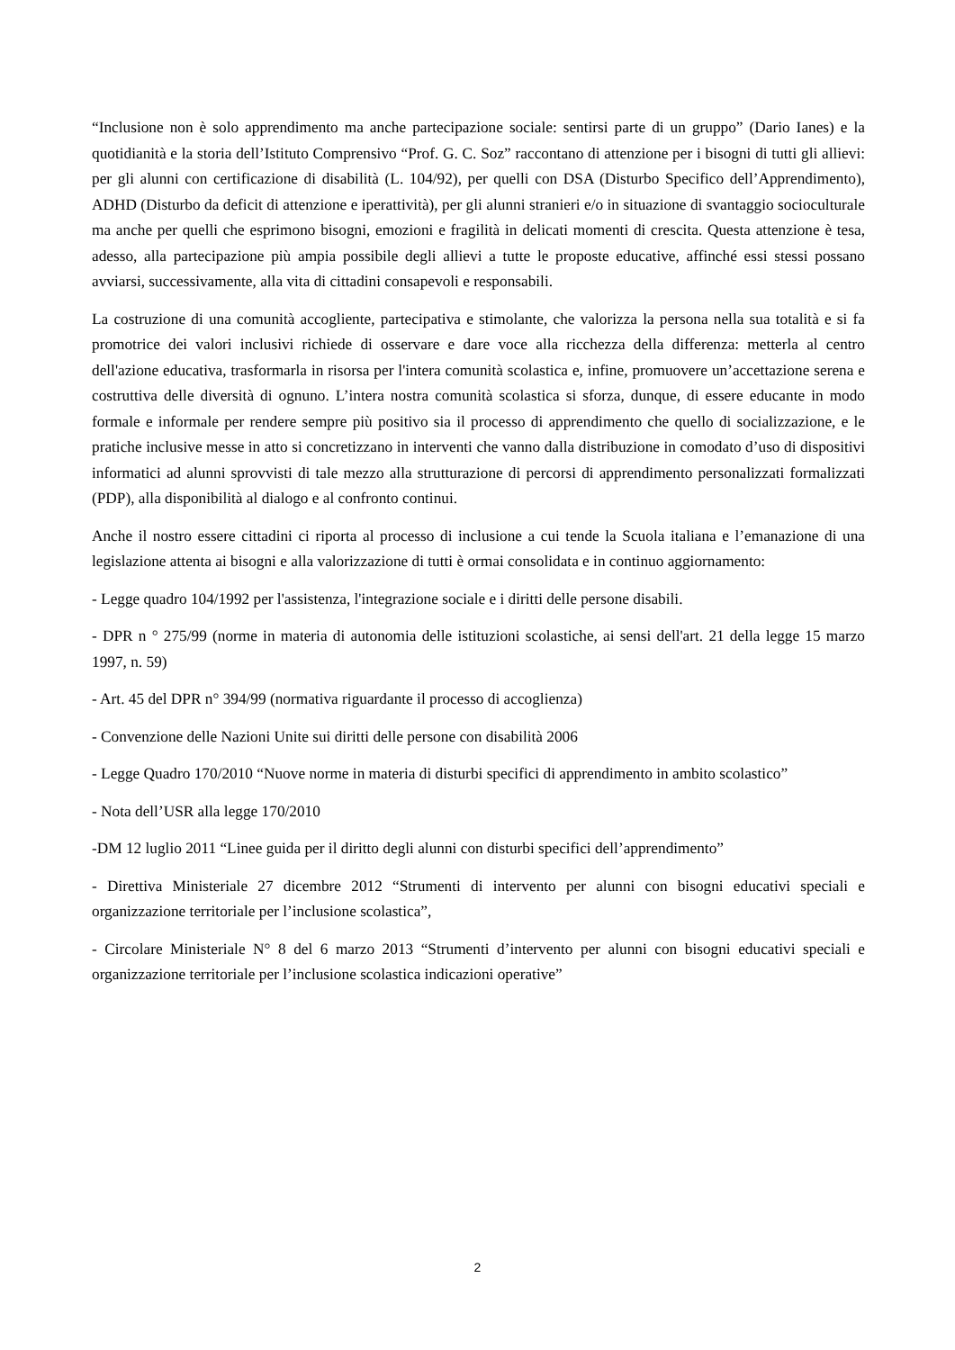“Inclusione non è solo apprendimento ma anche partecipazione sociale: sentirsi parte di un gruppo” (Dario Ianes) e la quotidianità e la storia dell’Istituto Comprensivo “Prof. G. C. Soz” raccontano di attenzione per i bisogni di tutti gli allievi: per gli alunni con certificazione di disabilità (L. 104/92), per quelli con DSA (Disturbo Specifico dell’Apprendimento), ADHD (Disturbo da deficit di attenzione e iperattività), per gli alunni stranieri e/o in situazione di svantaggio socioculturale ma anche per quelli che esprimono bisogni, emozioni e fragilità in delicati momenti di crescita. Questa attenzione è tesa, adesso, alla partecipazione più ampia possibile degli allievi a tutte le proposte educative, affinché essi stessi possano avviarsi, successivamente, alla vita di cittadini consapevoli e responsabili.
La costruzione di una comunità accogliente, partecipativa e stimolante, che valorizza la persona nella sua totalità e si fa promotrice dei valori inclusivi richiede di osservare e dare voce alla ricchezza della differenza: metterla al centro dell'azione educativa, trasformarla in risorsa per l'intera comunità scolastica e, infine, promuovere un’accettazione serena e costruttiva delle diversità di ognuno. L’intera nostra comunità scolastica si sforza, dunque, di essere educante in modo formale e informale per rendere sempre più positivo sia il processo di apprendimento che quello di socializzazione, e le pratiche inclusive messe in atto si concretizzano in interventi che vanno dalla distribuzione in comodato d’uso di dispositivi informatici ad alunni sprovvisti di tale mezzo alla strutturazione di percorsi di apprendimento personalizzati formalizzati (PDP), alla disponibilità al dialogo e al confronto continui.
Anche il nostro essere cittadini ci riporta al processo di inclusione a cui tende la Scuola italiana e l’emanazione di una legislazione attenta ai bisogni e alla valorizzazione di tutti è ormai consolidata e in continuo aggiornamento:
- Legge quadro 104/1992 per l'assistenza, l'integrazione sociale e i diritti delle persone disabili.
- DPR n ° 275/99 (norme in materia di autonomia delle istituzioni scolastiche, ai sensi dell'art. 21 della legge 15 marzo 1997, n. 59)
- Art. 45 del DPR n° 394/99 (normativa riguardante il processo di accoglienza)
- Convenzione delle Nazioni Unite sui diritti delle persone con disabilità 2006
- Legge Quadro 170/2010 “Nuove norme in materia di disturbi specifici di apprendimento in ambito scolastico”
- Nota dell’USR alla legge 170/2010
-DM 12 luglio 2011 “Linee guida per il diritto degli alunni con disturbi specifici dell’apprendimento”
- Direttiva Ministeriale 27 dicembre 2012 “Strumenti di intervento per alunni con bisogni educativi speciali e organizzazione territoriale per l’inclusione scolastica”,
- Circolare Ministeriale N° 8 del 6 marzo 2013 “Strumenti d’intervento per alunni con bisogni educativi speciali e organizzazione territoriale per l’inclusione scolastica indicazioni operative”
2